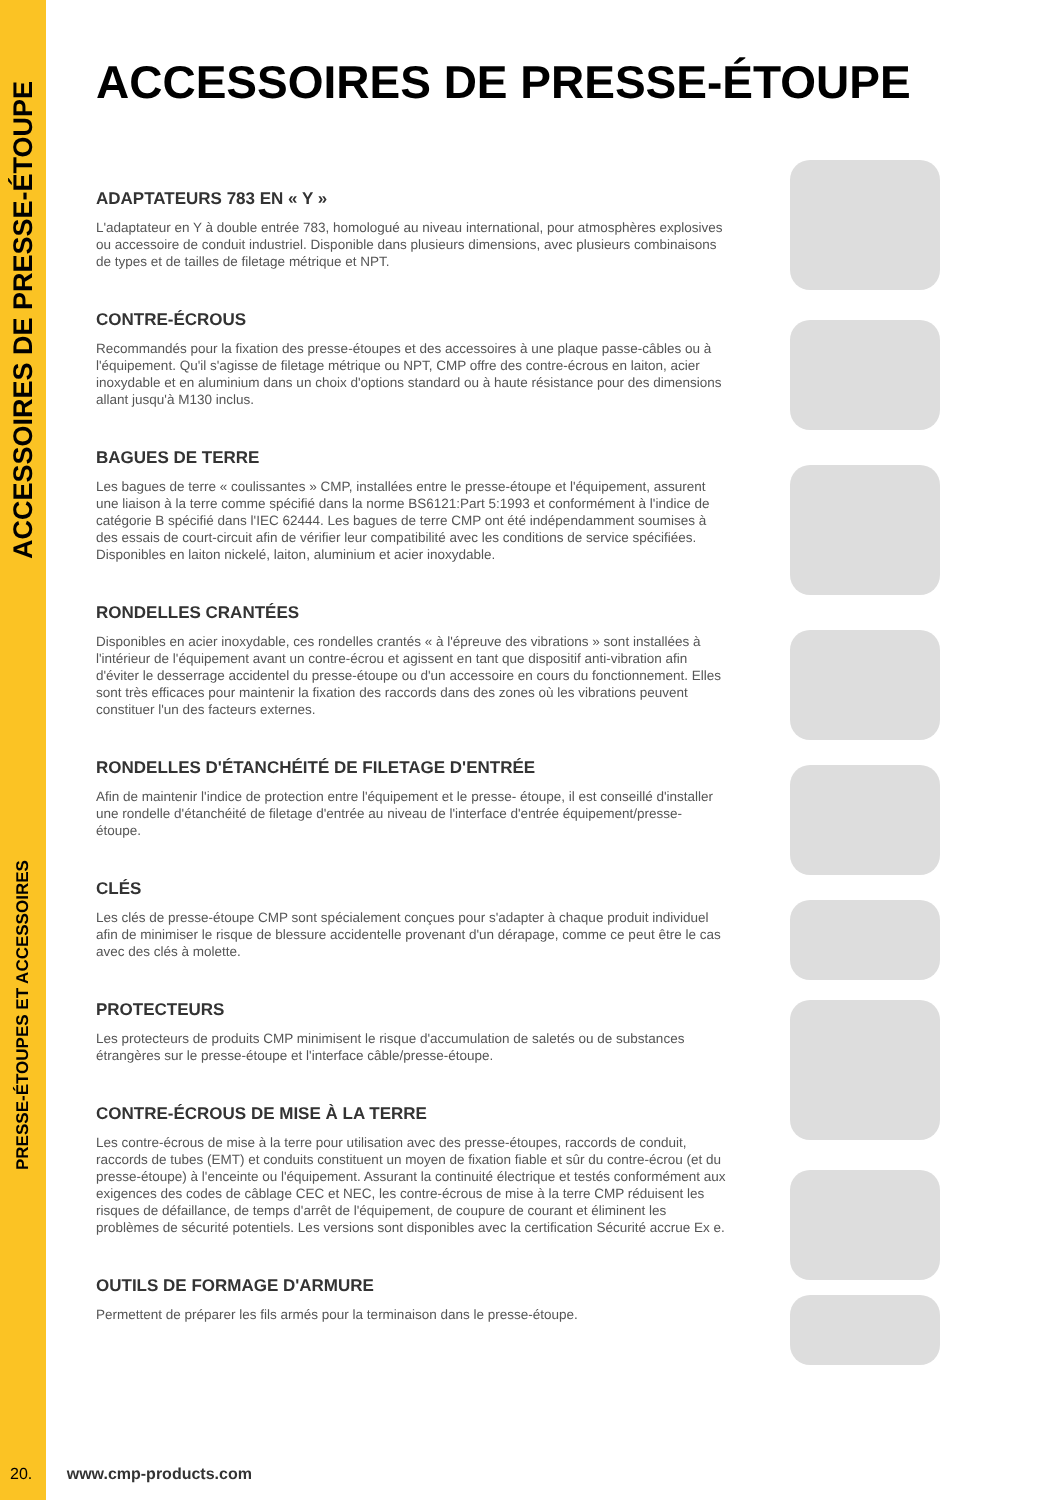ACCESSOIRES DE PRESSE-ÉTOUPE
PRESSE-ÉTOUPES ET ACCESSOIRES
ACCESSOIRES DE PRESSE-ÉTOUPE
ADAPTATEURS 783 EN « Y »
L'adaptateur en Y à double entrée 783, homologué au niveau international, pour atmosphères explosives ou accessoire de conduit industriel. Disponible dans plusieurs dimensions, avec plusieurs combinaisons de types et de tailles de filetage métrique et NPT.
CONTRE-ÉCROUS
Recommandés pour la fixation des presse-étoupes et des accessoires à une plaque passe-câbles ou à l'équipement. Qu'il s'agisse de filetage métrique ou NPT, CMP offre des contre-écrous en laiton, acier inoxydable et en aluminium dans un choix d'options standard ou à haute résistance pour des dimensions allant jusqu'à M130 inclus.
BAGUES DE TERRE
Les bagues de terre « coulissantes » CMP, installées entre le presse-étoupe et l'équipement, assurent une liaison à la terre comme spécifié dans la norme BS6121:Part 5:1993 et conformément à l'indice de catégorie B spécifié dans l'IEC 62444. Les bagues de terre CMP ont été indépendamment soumises à des essais de court-circuit afin de vérifier leur compatibilité avec les conditions de service spécifiées. Disponibles en laiton nickelé, laiton, aluminium et acier inoxydable.
RONDELLES CRANTÉES
Disponibles en acier inoxydable, ces rondelles crantés « à l'épreuve des vibrations » sont installées à l'intérieur de l'équipement avant un contre-écrou et agissent en tant que dispositif anti-vibration afin d'éviter le desserrage accidentel du presse-étoupe ou d'un accessoire en cours du fonctionnement. Elles sont très efficaces pour maintenir la fixation des raccords dans des zones où les vibrations peuvent constituer l'un des facteurs externes.
RONDELLES D'ÉTANCHÉITÉ DE FILETAGE D'ENTRÉE
Afin de maintenir l'indice de protection entre l'équipement et le presse- étoupe, il est conseillé d'installer une rondelle d'étanchéité de filetage d'entrée au niveau de l'interface d'entrée équipement/presse-étoupe.
CLÉS
Les clés de presse-étoupe CMP sont spécialement conçues pour s'adapter à chaque produit individuel afin de minimiser le risque de blessure accidentelle provenant d'un dérapage, comme ce peut être le cas avec des clés à molette.
PROTECTEURS
Les protecteurs de produits CMP minimisent le risque d'accumulation de saletés ou de substances étrangères sur le presse-étoupe et l'interface câble/presse-étoupe.
CONTRE-ÉCROUS DE MISE À LA TERRE
Les contre-écrous de mise à la terre pour utilisation avec des presse-étoupes, raccords de conduit, raccords de tubes (EMT) et conduits constituent un moyen de fixation fiable et sûr du contre-écrou (et du presse-étoupe) à l'enceinte ou l'équipement. Assurant la continuité électrique et testés conformément aux exigences des codes de câblage CEC et NEC, les contre-écrous de mise à la terre CMP réduisent les risques de défaillance, de temps d'arrêt de l'équipement, de coupure de courant et éliminent les problèmes de sécurité potentiels. Les versions sont disponibles avec la certification Sécurité accrue Ex e.
OUTILS DE FORMAGE D'ARMURE
Permettent de préparer les fils armés pour la terminaison dans le presse-étoupe.
20. www.cmp-products.com